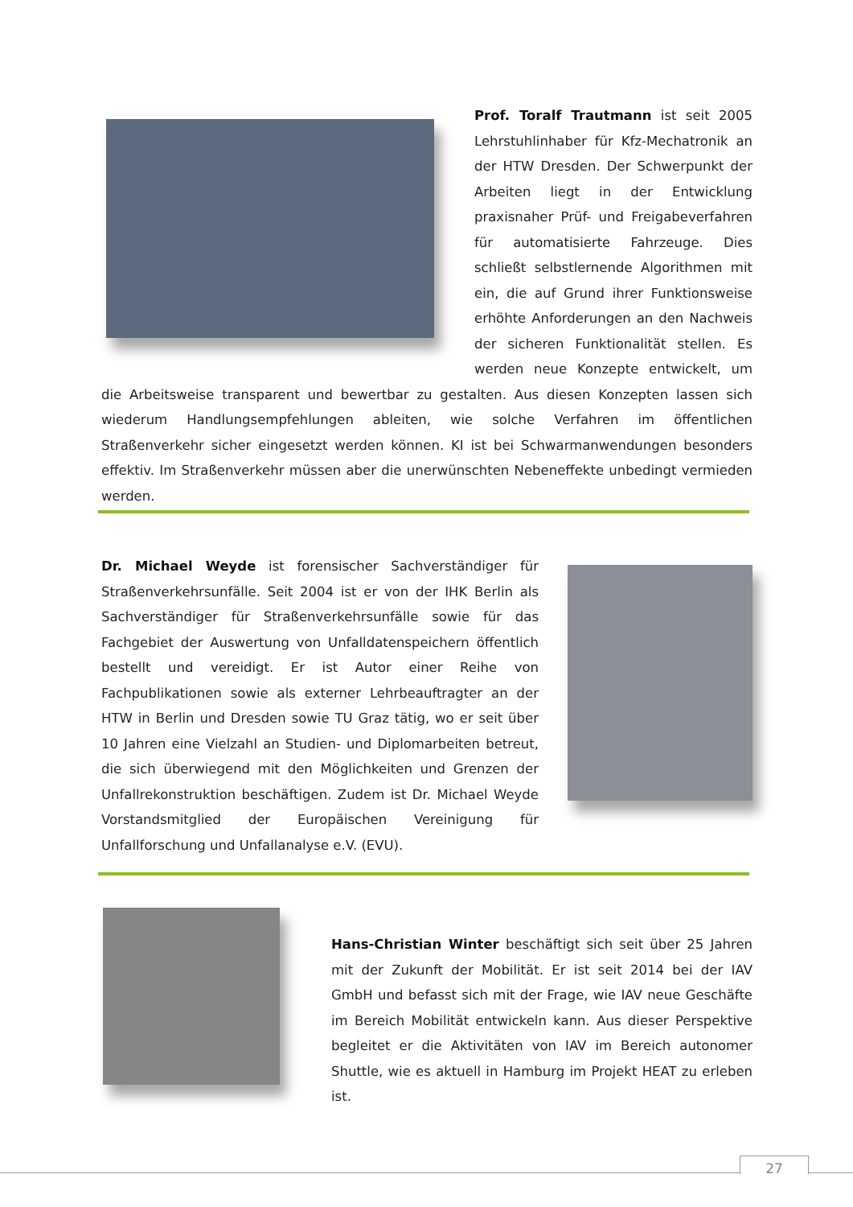Prof. Toralf Trautmann ist seit 2005 Lehrstuhlinhaber für Kfz-Mechatronik an der HTW Dresden. Der Schwerpunkt der Arbeiten liegt in der Entwicklung praxisnaher Prüf- und Freigabeverfahren für automatisierte Fahrzeuge. Dies schließt selbstlernende Algorithmen mit ein, die auf Grund ihrer Funktionsweise erhöhte Anforderungen an den Nachweis der sicheren Funktionalität stellen. Es werden neue Konzepte entwickelt, um die Arbeitsweise transparent und bewertbar zu gestalten. Aus diesen Konzepten lassen sich wiederum Handlungsempfehlungen ableiten, wie solche Verfahren im öffentlichen Straßenverkehr sicher eingesetzt werden können. KI ist bei Schwarmanwendungen besonders effektiv. Im Straßenverkehr müssen aber die unerwünschten Nebeneffekte unbedingt vermieden werden.
Dr. Michael Weyde ist forensischer Sachverständiger für Straßenverkehrsunfälle. Seit 2004 ist er von der IHK Berlin als Sachverständiger für Straßenverkehrsunfälle sowie für das Fachgebiet der Auswertung von Unfalldatenspeichern öffentlich bestellt und vereidigt. Er ist Autor einer Reihe von Fachpublikationen sowie als externer Lehrbeauftragter an der HTW in Berlin und Dresden sowie TU Graz tätig, wo er seit über 10 Jahren eine Vielzahl an Studien- und Diplomarbeiten betreut, die sich überwiegend mit den Möglichkeiten und Grenzen der Unfallrekonstruktion beschäftigen. Zudem ist Dr. Michael Weyde Vorstandsmitglied der Europäischen Vereinigung für Unfallforschung und Unfallanalyse e.V. (EVU).
Hans-Christian Winter beschäftigt sich seit über 25 Jahren mit der Zukunft der Mobilität. Er ist seit 2014 bei der IAV GmbH und befasst sich mit der Frage, wie IAV neue Geschäfte im Bereich Mobilität entwickeln kann. Aus dieser Perspektive begleitet er die Aktivitäten von IAV im Bereich autonomer Shuttle, wie es aktuell in Hamburg im Projekt HEAT zu erleben ist.
27